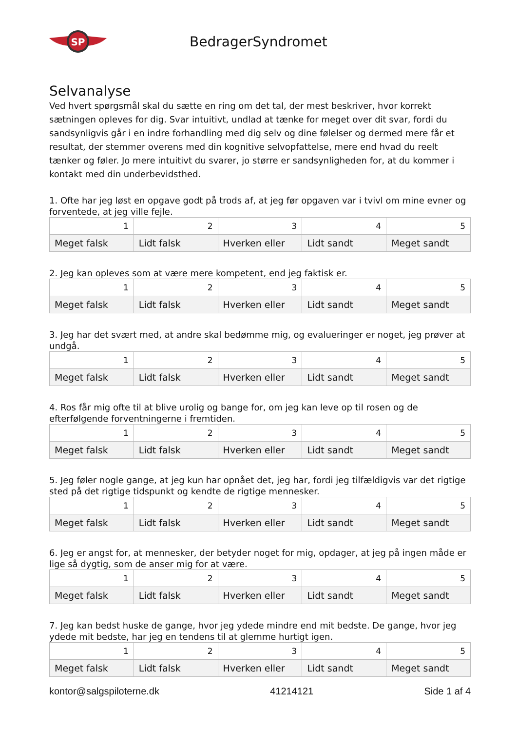SP
BedragerSyndromet
Selvanalyse
Ved hvert spørgsmål skal du sætte en ring om det tal, der mest beskriver, hvor korrekt sætningen opleves for dig. Svar intuitivt, undlad at tænke for meget over dit svar, fordi du sandsynligvis går i en indre forhandling med dig selv og dine følelser og dermed mere får et resultat, der stemmer overens med din kognitive selvopfattelse, mere end hvad du reelt tænker og føler. Jo mere intuitivt du svarer, jo større er sandsynligheden for, at du kommer i kontakt med din underbevidsthed.
1. Ofte har jeg løst en opgave godt på trods af, at jeg før opgaven var i tvivl om mine evner og forventede, at jeg ville fejle.
| 1 | 2 | 3 | 4 | 5 |
| Meget falsk | Lidt falsk | Hverken eller | Lidt sandt | Meget sandt |
2. Jeg kan opleves som at være mere kompetent, end jeg faktisk er.
| 1 | 2 | 3 | 4 | 5 |
| Meget falsk | Lidt falsk | Hverken eller | Lidt sandt | Meget sandt |
3. Jeg har det svært med, at andre skal bedømme mig, og evalueringer er noget, jeg prøver at undgå.
| 1 | 2 | 3 | 4 | 5 |
| Meget falsk | Lidt falsk | Hverken eller | Lidt sandt | Meget sandt |
4. Ros får mig ofte til at blive urolig og bange for, om jeg kan leve op til rosen og de efterfølgende forventningerne i fremtiden.
| 1 | 2 | 3 | 4 | 5 |
| Meget falsk | Lidt falsk | Hverken eller | Lidt sandt | Meget sandt |
5. Jeg føler nogle gange, at jeg kun har opnået det, jeg har, fordi jeg tilfældigvis var det rigtige sted på det rigtige tidspunkt og kendte de rigtige mennesker.
| 1 | 2 | 3 | 4 | 5 |
| Meget falsk | Lidt falsk | Hverken eller | Lidt sandt | Meget sandt |
6. Jeg er angst for, at mennesker, der betyder noget for mig, opdager, at jeg på ingen måde er lige så dygtig, som de anser mig for at være.
| 1 | 2 | 3 | 4 | 5 |
| Meget falsk | Lidt falsk | Hverken eller | Lidt sandt | Meget sandt |
7. Jeg kan bedst huske de gange, hvor jeg ydede mindre end mit bedste. De gange, hvor jeg ydede mit bedste, har jeg en tendens til at glemme hurtigt igen.
| 1 | 2 | 3 | 4 | 5 |
| Meget falsk | Lidt falsk | Hverken eller | Lidt sandt | Meget sandt |
kontor@salgspiloterne.dk 41214121 Side 1 af 4